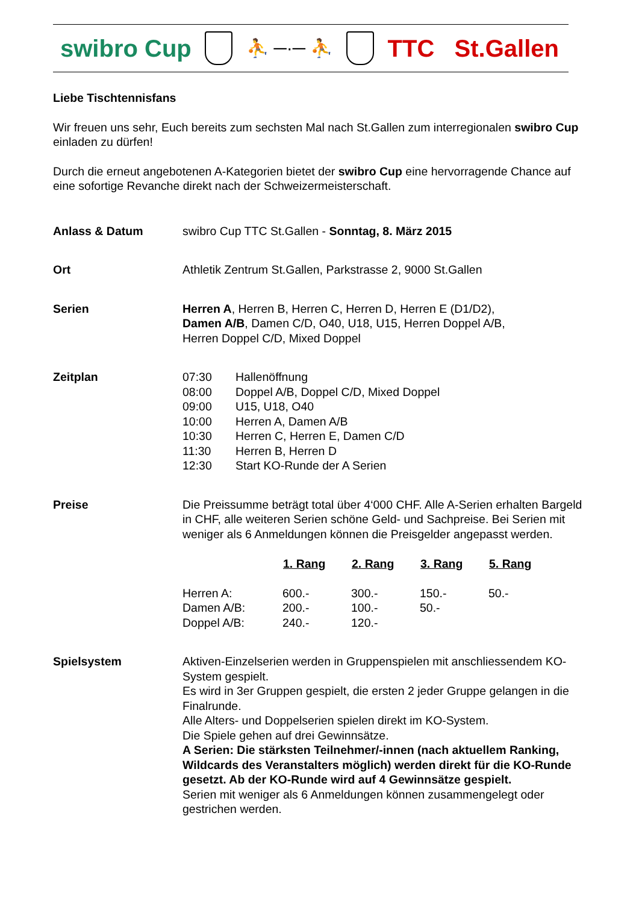swibro Cup
⛹ ─·─ ⛹
TTC St.Gallen
Liebe Tischtennisfans
Wir freuen uns sehr, Euch bereits zum sechsten Mal nach St.Gallen zum interregionalen swibro Cup einladen zu dürfen!
Durch die erneut angebotenen A-Kategorien bietet der swibro Cup eine hervorragende Chance auf eine sofortige Revanche direkt nach der Schweizermeisterschaft.
Anlass & Datum swibro Cup TTC St.Gallen - Sonntag, 8. März 2015
Ort Athletik Zentrum St.Gallen, Parkstrasse 2, 9000 St.Gallen
Serien Herren A, Herren B, Herren C, Herren D, Herren E (D1/D2),
Damen A/B, Damen C/D, O40, U18, U15, Herren Doppel A/B,
Herren Doppel C/D, Mixed Doppel
Zeitplan
| 07:30 | Hallenöffnung |
| 08:00 | Doppel A/B, Doppel C/D, Mixed Doppel |
| 09:00 | U15, U18, O40 |
| 10:00 | Herren A, Damen A/B |
| 10:30 | Herren C, Herren E, Damen C/D |
| 11:30 | Herren B, Herren D |
| 12:30 | Start KO-Runde der A Serien |
Preise Die Preissumme beträgt total über 4‘000 CHF. Alle A-Serien erhalten Bargeld in CHF, alle weiteren Serien schöne Geld- und Sachpreise. Bei Serien mit weniger als 6 Anmeldungen können die Preisgelder angepasst werden.
| | 1. Rang | 2. Rang | 3. Rang | 5. Rang |
| --- | --- | --- | --- | --- |
| Herren A: | 600.- | 300.- | 150.- | 50.- |
| Damen A/B: | 200.- | 100.- | 50.- | |
| Doppel A/B: | 240.- | 120.- | | |
Spielsystem Aktiven-Einzelserien werden in Gruppenspielen mit anschliessendem KO-System gespielt.
Es wird in 3er Gruppen gespielt, die ersten 2 jeder Gruppe gelangen in die Finalrunde.
Alle Alters- und Doppelserien spielen direkt im KO-System.
Die Spiele gehen auf drei Gewinnsätze.
A Serien: Die stärksten Teilnehmer/-innen (nach aktuellem Ranking, Wildcards des Veranstalters möglich) werden direkt für die KO-Runde gesetzt. Ab der KO-Runde wird auf 4 Gewinnsätze gespielt.
Serien mit weniger als 6 Anmeldungen können zusammengelegt oder gestrichen werden.